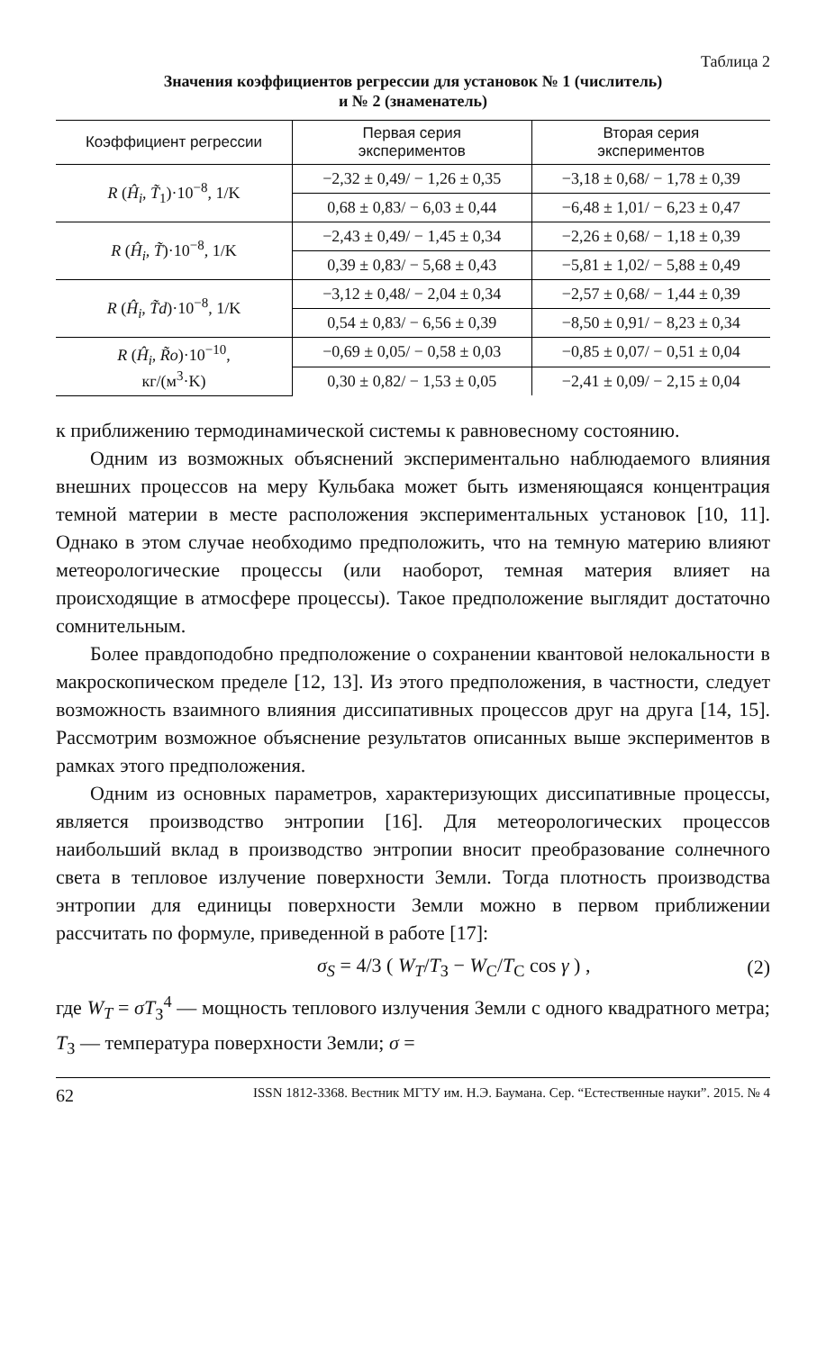Таблица 2
Значения коэффициентов регрессии для установок № 1 (числитель)
и № 2 (знаменатель)
| Коэффициент регрессии | Первая серия экспериментов | Вторая серия экспериментов |
| --- | --- | --- |
| R ( Ĥ<sub>i</sub> , T̃<sub>1</sub>)·10<sup>−8</sup>, 1/K | −2,32 ± 0,49/ − 1,26 ± 0,35 | −3,18 ± 0,68/ − 1,78 ± 0,39 |
| | 0,68 ± 0,83/ − 6,03 ± 0,44 | −6,48 ± 1,01/ − 6,23 ± 0,47 |
| R ( Ĥ<sub>i</sub> , T̃ )·10<sup>−8</sup>, 1/K | −2,43 ± 0,49/ − 1,45 ± 0,34 | −2,26 ± 0,68/ − 1,18 ± 0,39 |
| | 0,39 ± 0,83/ − 5,68 ± 0,43 | −5,81 ± 1,02/ − 5,88 ± 0,49 |
| R ( Ĥ<sub>i</sub> , T̃d )·10<sup>−8</sup>, 1/K | −3,12 ± 0,48/ − 2,04 ± 0,34 | −2,57 ± 0,68/ − 1,44 ± 0,39 |
| | 0,54 ± 0,83/ − 6,56 ± 0,39 | −8,50 ± 0,91/ − 8,23 ± 0,34 |
| R ( Ĥ<sub>i</sub> , R̃o )·10<sup>−10</sup>, кг/(м<sup>3</sup>·K) | −0,69 ± 0,05/ − 0,58 ± 0,03 | −0,85 ± 0,07/ − 0,51 ± 0,04 |
| | 0,30 ± 0,82/ − 1,53 ± 0,05 | −2,41 ± 0,09/ − 2,15 ± 0,04 |
к приближению термодинамической системы к равновесному состоянию.
Одним из возможных объяснений экспериментально наблюдаемого влияния внешних процессов на меру Кульбака может быть изменяющаяся концентрация темной материи в месте расположения экспериментальных установок [10, 11]. Однако в этом случае необходимо предположить, что на темную материю влияют метеорологические процессы (или наоборот, темная материя влияет на происходящие в атмосфере процессы). Такое предположение выглядит достаточно сомнительным.
Более правдоподобно предположение о сохранении квантовой нелокальности в макроскопическом пределе [12, 13]. Из этого предположения, в частности, следует возможность взаимного влияния диссипативных процессов друг на друга [14, 15]. Рассмотрим возможное объяснение результатов описанных выше экспериментов в рамках этого предположения.
Одним из основных параметров, характеризующих диссипативные процессы, является производство энтропии [16]. Для метеорологических процессов наибольший вклад в производство энтропии вносит преобразование солнечного света в тепловое излучение поверхности Земли. Тогда плотность производства энтропии для единицы поверхности Земли можно в первом приближении рассчитать по формуле, приведенной в работе [17]:
σ<sub>S</sub> = 4/3 ( W<sub>T</sub>/T<sub>З</sub> − W<sub>С</sub>/T<sub>С</sub> cos γ ) , (2)
где W<sub>T</sub> = σT<sub>З</sub><sup>4</sup> — мощность теплового излучения Земли с одного квадратного метра; T<sub>З</sub> — температура поверхности Земли; σ =
62 ISSN 1812-3368. Вестник МГТУ им. Н.Э. Баумана. Сер. “Естественные науки”. 2015. № 4